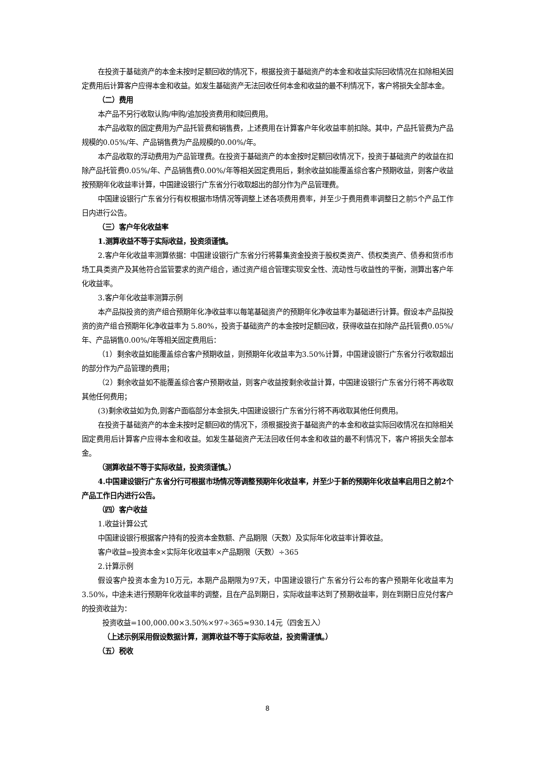在投资于基础资产的本金未按时足额回收的情况下，根据投资于基础资产的本金和收益实际回收情况在扣除相关固定费用后计算客户应得本金和收益。如发生基础资产无法回收任何本金和收益的最不利情况下，客户将损失全部本金。
（二）费用
本产品不另行收取认购/申购/追加投资费用和赎回费用。
本产品收取的固定费用为产品托管费和销售费，上述费用在计算客户年化收益率前扣除。其中，产品托管费为产品规模的0.05%/年、产品销售费为产品规模的0.00%/年。
本产品收取的浮动费用为产品管理费。在投资于基础资产的本金按时足额回收情况下，投资于基础资产的收益在扣除产品托管费0.05%/年、产品销售费0.00%/年等相关固定费用后，剩余收益如能覆盖综合客户预期收益，则客户收益按预期年化收益率计算，中国建设银行广东省分行收取超出的部分作为产品管理费。
中国建设银行广东省分行有权根据市场情况等调整上述各项费用费率，并至少于费用费率调整日之前5个产品工作日内进行公告。
（三）客户年化收益率
1.测算收益不等于实际收益，投资须谨慎。
2.客户年化收益率测算依据：中国建设银行广东省分行将募集资金投资于股权类资产、债权类资产、债券和货币市场工具类资产及其他符合监管要求的资产组合，通过资产组合管理实现安全性、流动性与收益性的平衡，测算出客户年化收益率。
3.客户年化收益率测算示例
本产品拟投资的资产组合预期年化净收益率以每笔基础资产的预期年化净收益率为基础进行计算。假设本产品拟投资的资产组合预期年化净收益率为 5.80%，投资于基础资产的本金按时足额回收，获得收益在扣除产品托管费0.05%/年、产品销售0.00%/年等相关固定费用后：
（1）剩余收益如能覆盖综合客户预期收益，则预期年化收益率为3.50%计算，中国建设银行广东省分行收取超出的部分作为产品管理的费用；
（2）剩余收益如不能覆盖综合客户预期收益，则客户收益按剩余收益计算，中国建设银行广东省分行将不再收取其他任何费用；
(3)剩余收益如为负,则客户面临部分本金损失,中国建设银行广东省分行将不再收取其他任何费用。
在投资于基础资产的本金未按时足额回收的情况下，须根据投资于基础资产的本金和收益实际回收情况在扣除相关固定费用后计算客户应得本金和收益。如发生基础资产无法回收任何本金和收益的最不利情况下，客户将损失全部本金。
（测算收益不等于实际收益，投资须谨慎。）
4.中国建设银行广东省分行可根据市场情况等调整预期年化收益率，并至少于新的预期年化收益率启用日之前2个产品工作日内进行公告。
（四）客户收益
1.收益计算公式
中国建设银行根据客户持有的投资本金数额、产品期限（天数）及实际年化收益率计算收益。
客户收益=投资本金×实际年化收益率×产品期限（天数）÷365
2.计算示例
假设客户投资本金为10万元，本期产品期限为97天，中国建设银行广东省分行公布的客户预期年化收益率为3.50%，中途未进行预期年化收益率的调整，且在产品到期日，实际收益率达到了预期收益率，则在到期日应兑付客户的投资收益为：
投资收益=100,000.00×3.50%×97÷365≈930.14元（四舍五入）
（上述示例采用假设数据计算，测算收益不等于实际收益，投资需谨慎。）
（五）税收
8